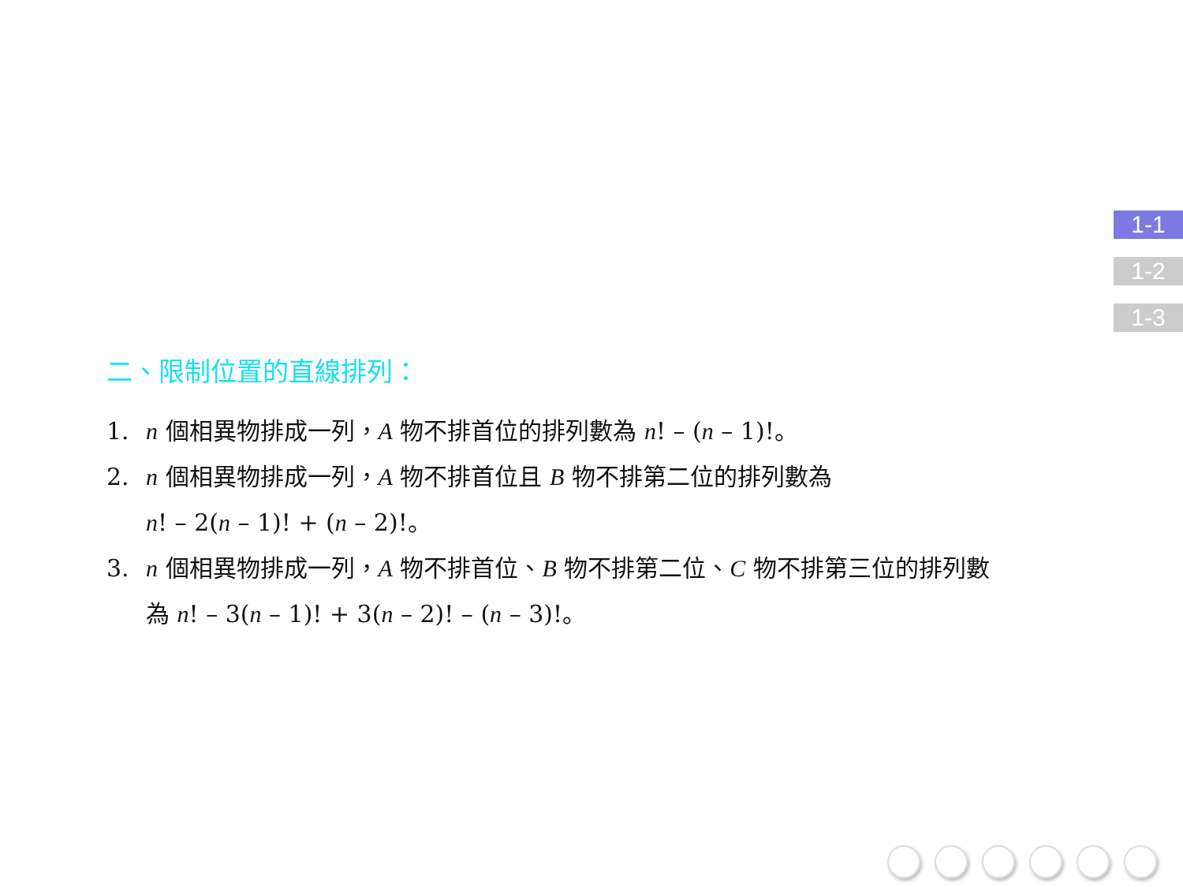1-1
1-2
1-3
二、限制位置的直線排列：
1. n 個相異物排成一列，A 物不排首位的排列數為 n! – (n – 1)!。
2. n 個相異物排成一列，A 物不排首位且 B 物不排第二位的排列數為
n! – 2(n – 1)! + (n – 2)!。
3. n 個相異物排成一列，A 物不排首位、B 物不排第二位、C 物不排第三位的排列數
為 n! – 3(n – 1)! + 3(n – 2)! – (n – 3)!。